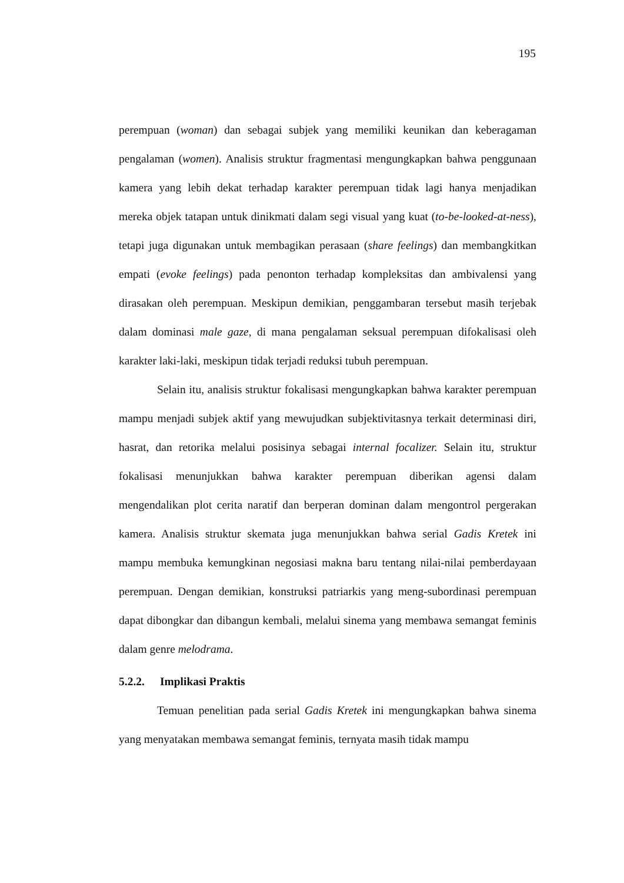195
perempuan (woman) dan sebagai subjek yang memiliki keunikan dan keberagaman pengalaman (women). Analisis struktur fragmentasi mengungkapkan bahwa penggunaan kamera yang lebih dekat terhadap karakter perempuan tidak lagi hanya menjadikan mereka objek tatapan untuk dinikmati dalam segi visual yang kuat (to-be-looked-at-ness), tetapi juga digunakan untuk membagikan perasaan (share feelings) dan membangkitkan empati (evoke feelings) pada penonton terhadap kompleksitas dan ambivalensi yang dirasakan oleh perempuan. Meskipun demikian, penggambaran tersebut masih terjebak dalam dominasi male gaze, di mana pengalaman seksual perempuan difokalisasi oleh karakter laki-laki, meskipun tidak terjadi reduksi tubuh perempuan.
Selain itu, analisis struktur fokalisasi mengungkapkan bahwa karakter perempuan mampu menjadi subjek aktif yang mewujudkan subjektivitasnya terkait determinasi diri, hasrat, dan retorika melalui posisinya sebagai internal focalizer. Selain itu, struktur fokalisasi menunjukkan bahwa karakter perempuan diberikan agensi dalam mengendalikan plot cerita naratif dan berperan dominan dalam mengontrol pergerakan kamera. Analisis struktur skemata juga menunjukkan bahwa serial Gadis Kretek ini mampu membuka kemungkinan negosiasi makna baru tentang nilai-nilai pemberdayaan perempuan. Dengan demikian, konstruksi patriarkis yang meng-subordinasi perempuan dapat dibongkar dan dibangun kembali, melalui sinema yang membawa semangat feminis dalam genre melodrama.
5.2.2. Implikasi Praktis
Temuan penelitian pada serial Gadis Kretek ini mengungkapkan bahwa sinema yang menyatakan membawa semangat feminis, ternyata masih tidak mampu